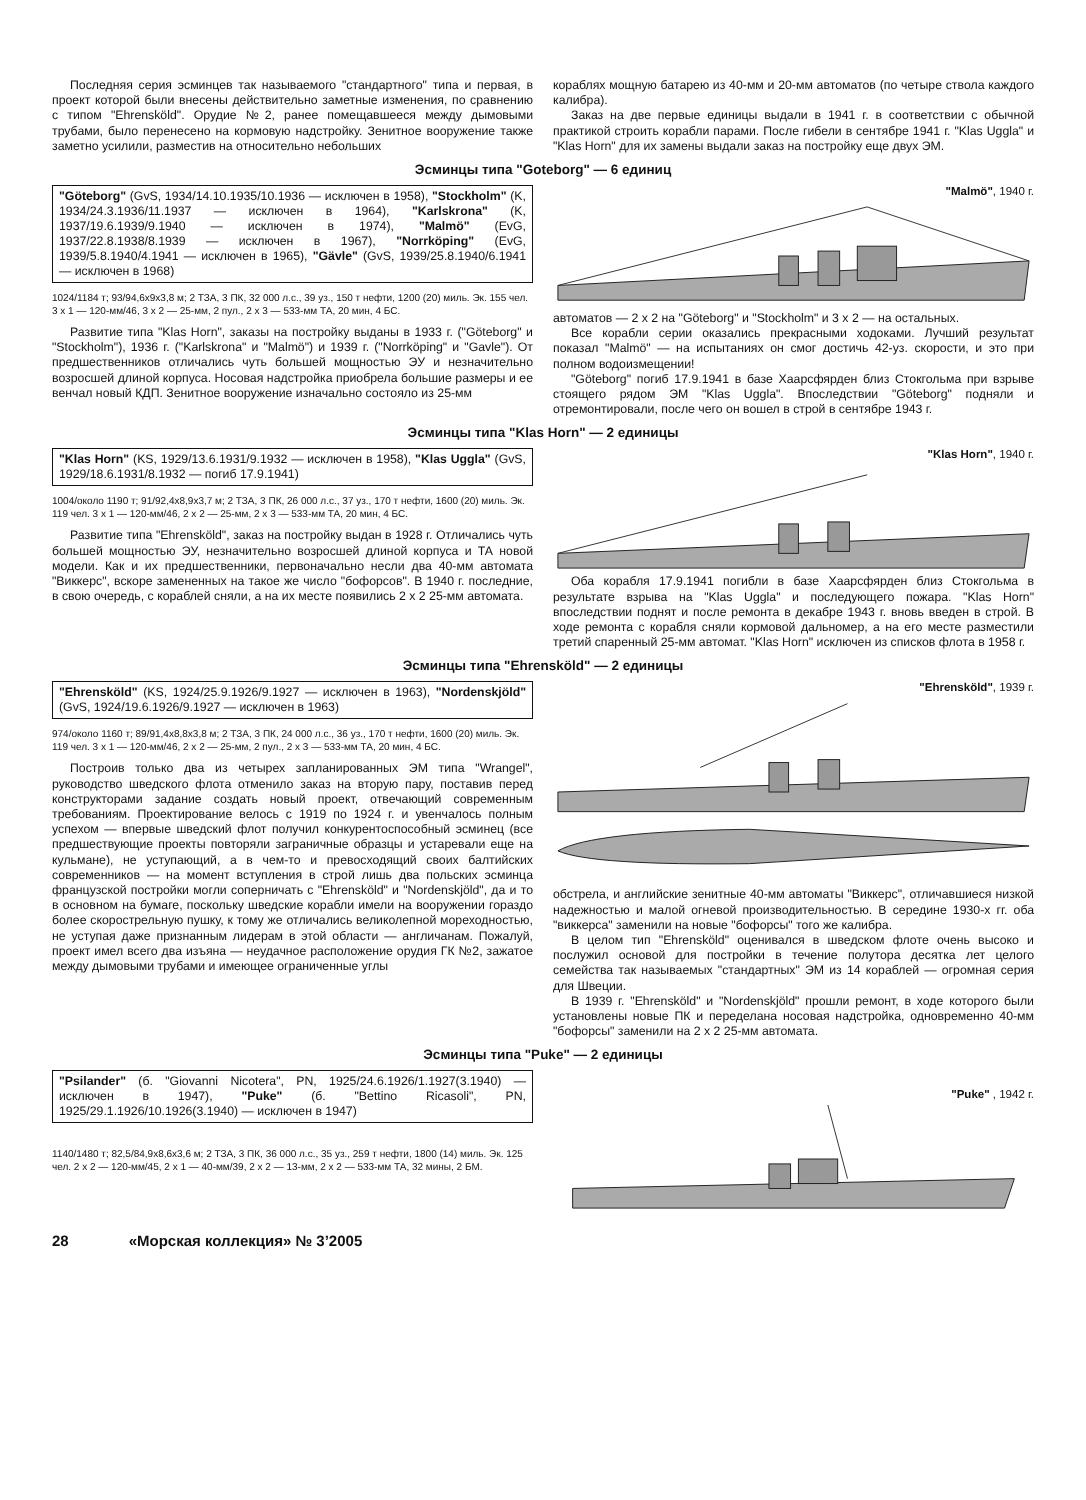Последняя серия эсминцев так называемого "стандартного" типа и первая, в проект которой были внесены действительно заметные изменения, по сравнению с типом "Ehrensköld". Орудие №2, ранее помещавшееся между дымовыми трубами, было перенесено на кормовую надстройку. Зенитное вооружение также заметно усилили, разместив на относительно небольших
кораблях мощную батарею из 40-мм и 20-мм автоматов (по четыре ствола каждого калибра).
Заказ на две первые единицы выдали в 1941 г. в соответствии с обычной практикой строить корабли парами. После гибели в сентябре 1941 г. "Klas Uggla" и "Klas Horn" для их замены выдали заказ на постройку еще двух ЭМ.
Эсминцы типа "Goteborg" — 6 единиц
"Göteborg" (GvS, 1934/14.10.1935/10.1936 — исключен в 1958), "Stockholm" (K, 1934/24.3.1936/11.1937 — исключен в 1964), "Karlskrona" (K, 1937/19.6.1939/9.1940 — исключен в 1974), "Malmö" (EvG, 1937/22.8.1938/8.1939 — исключен в 1967), "Norrköping" (EvG, 1939/5.8.1940/4.1941 — исключен в 1965), "Gävle" (GvS, 1939/25.8.1940/6.1941 — исключен в 1968)
1024/1184 т; 93/94,6x9x3,8 м; 2 ТЗА, 3 ПК, 32 000 л.с., 39 уз., 150 т нефти, 1200 (20) миль. Эк. 155 чел. 3 x 1 — 120-мм/46, 3 x 2 — 25-мм, 2 пул., 2 x 3 — 533-мм ТА, 20 мин, 4 БС.
Развитие типа "Klas Horn", заказы на постройку выданы в 1933 г. ("Göteborg" и "Stockholm"), 1936 г. ("Karlskrona" и "Malmö") и 1939 г. ("Norrköping" и "Gavle"). От предшественников отличались чуть большей мощностью ЭУ и незначительно возросшей длиной корпуса. Носовая надстройка приобрела большие размеры и ее венчал новый КДП. Зенитное вооружение изначально состояло из 25-мм
"Malmö", 1940 г.
автоматов — 2 x 2 на "Göteborg" и "Stockholm" и 3 x 2 — на остальных.
Все корабли серии оказались прекрасными ходоками. Лучший результат показал "Malmö" — на испытаниях он смог достичь 42-уз. скорости, и это при полном водоизмещении!
"Göteborg" погиб 17.9.1941 в базе Хаарсфярден близ Стокгольма при взрыве стоящего рядом ЭМ "Klas Uggla". Впоследствии "Göteborg" подняли и отремонтировали, после чего он вошел в строй в сентябре 1943 г.
Эсминцы типа "Klas Horn" — 2 единицы
"Klas Horn" (KS, 1929/13.6.1931/9.1932 — исключен в 1958), "Klas Uggla" (GvS, 1929/18.6.1931/8.1932 — погиб 17.9.1941)
1004/около 1190 т; 91/92,4x8,9x3,7 м; 2 ТЗА, 3 ПК, 26 000 л.с., 37 уз., 170 т нефти, 1600 (20) миль. Эк. 119 чел. 3 x 1 — 120-мм/46, 2 x 2 — 25-мм, 2 x 3 — 533-мм ТА, 20 мин, 4 БС.
Развитие типа "Ehrensköld", заказ на постройку выдан в 1928 г. Отличались чуть большей мощностью ЭУ, незначительно возросшей длиной корпуса и ТА новой модели. Как и их предшественники, первоначально несли два 40-мм автомата "Виккерс", вскоре замененных на такое же число "бофорсов". В 1940 г. последние, в свою очередь, с кораблей сняли, а на их месте появились 2 x 2 25-мм автомата.
"Klas Horn", 1940 г.
Оба корабля 17.9.1941 погибли в базе Хаарсфярден близ Стокгольма в результате взрыва на "Klas Uggla" и последующего пожара. "Klas Horn" впоследствии поднят и после ремонта в декабре 1943 г. вновь введен в строй. В ходе ремонта с корабля сняли кормовой дальномер, а на его месте разместили третий спаренный 25-мм автомат. "Klas Horn" исключен из списков флота в 1958 г.
Эсминцы типа "Ehrensköld" — 2 единицы
"Ehrensköld" (KS, 1924/25.9.1926/9.1927 — исключен в 1963), "Nordenskjöld" (GvS, 1924/19.6.1926/9.1927 — исключен в 1963)
974/около 1160 т; 89/91,4x8,8x3,8 м; 2 ТЗА, 3 ПК, 24 000 л.с., 36 уз., 170 т нефти, 1600 (20) миль. Эк. 119 чел. 3 x 1 — 120-мм/46, 2 x 2 — 25-мм, 2 пул., 2 x 3 — 533-мм ТА, 20 мин, 4 БС.
Построив только два из четырех запланированных ЭМ типа "Wrangel", руководство шведского флота отменило заказ на вторую пару, поставив перед конструкторами задание создать новый проект, отвечающий современным требованиям. Проектирование велось с 1919 по 1924 г. и увенчалось полным успехом — впервые шведский флот получил конкурентоспособный эсминец (все предшествующие проекты повторяли заграничные образцы и устаревали еще на кульмане), не уступающий, а в чем-то и превосходящий своих балтийских современников — на момент вступления в строй лишь два польских эсминца французской постройки могли соперничать с "Ehrensköld" и "Nordenskjöld", да и то в основном на бумаге, поскольку шведские корабли имели на вооружении гораздо более скорострельную пушку, к тому же отличались великолепной мореходностью, не уступая даже признанным лидерам в этой области — англичанам. Пожалуй, проект имел всего два изъяна — неудачное расположение орудия ГК №2, зажатое между дымовыми трубами и имеющее ограниченные углы
"Ehrensköld", 1939 г.
обстрела, и английские зенитные 40-мм автоматы "Виккерс", отличавшиеся низкой надежностью и малой огневой производительностью. В середине 1930-х гг. оба "виккерса" заменили на новые "бофорсы" того же калибра.
В целом тип "Ehrensköld" оценивался в шведском флоте очень высоко и послужил основой для постройки в течение полутора десятка лет целого семейства так называемых "стандартных" ЭМ из 14 кораблей — огромная серия для Швеции.
В 1939 г. "Ehrensköld" и "Nordenskjöld" прошли ремонт, в ходе которого были установлены новые ПК и переделана носовая надстройка, одновременно 40-мм "бофорсы" заменили на 2 x 2 25-мм автомата.
Эсминцы типа "Puke" — 2 единицы
"Psilander" (б. "Giovanni Nicotera", PN, 1925/24.6.1926/1.1927(3.1940) — исключен в 1947), "Puke" (б. "Bettino Ricasoli", PN, 1925/29.1.1926/10.1926(3.1940) — исключен в 1947)
1140/1480 т; 82,5/84,9x8,6x3,6 м; 2 ТЗА, 3 ПК, 36 000 л.с., 35 уз., 259 т нефти, 1800 (14) миль. Эк. 125 чел. 2 x 2 — 120-мм/45, 2 x 1 — 40-мм/39, 2 x 2 — 13-мм, 2 x 2 — 533-мм ТА, 32 мины, 2 БМ.
"Puke" , 1942 г.
28 «Морская коллекция» № 3’2005